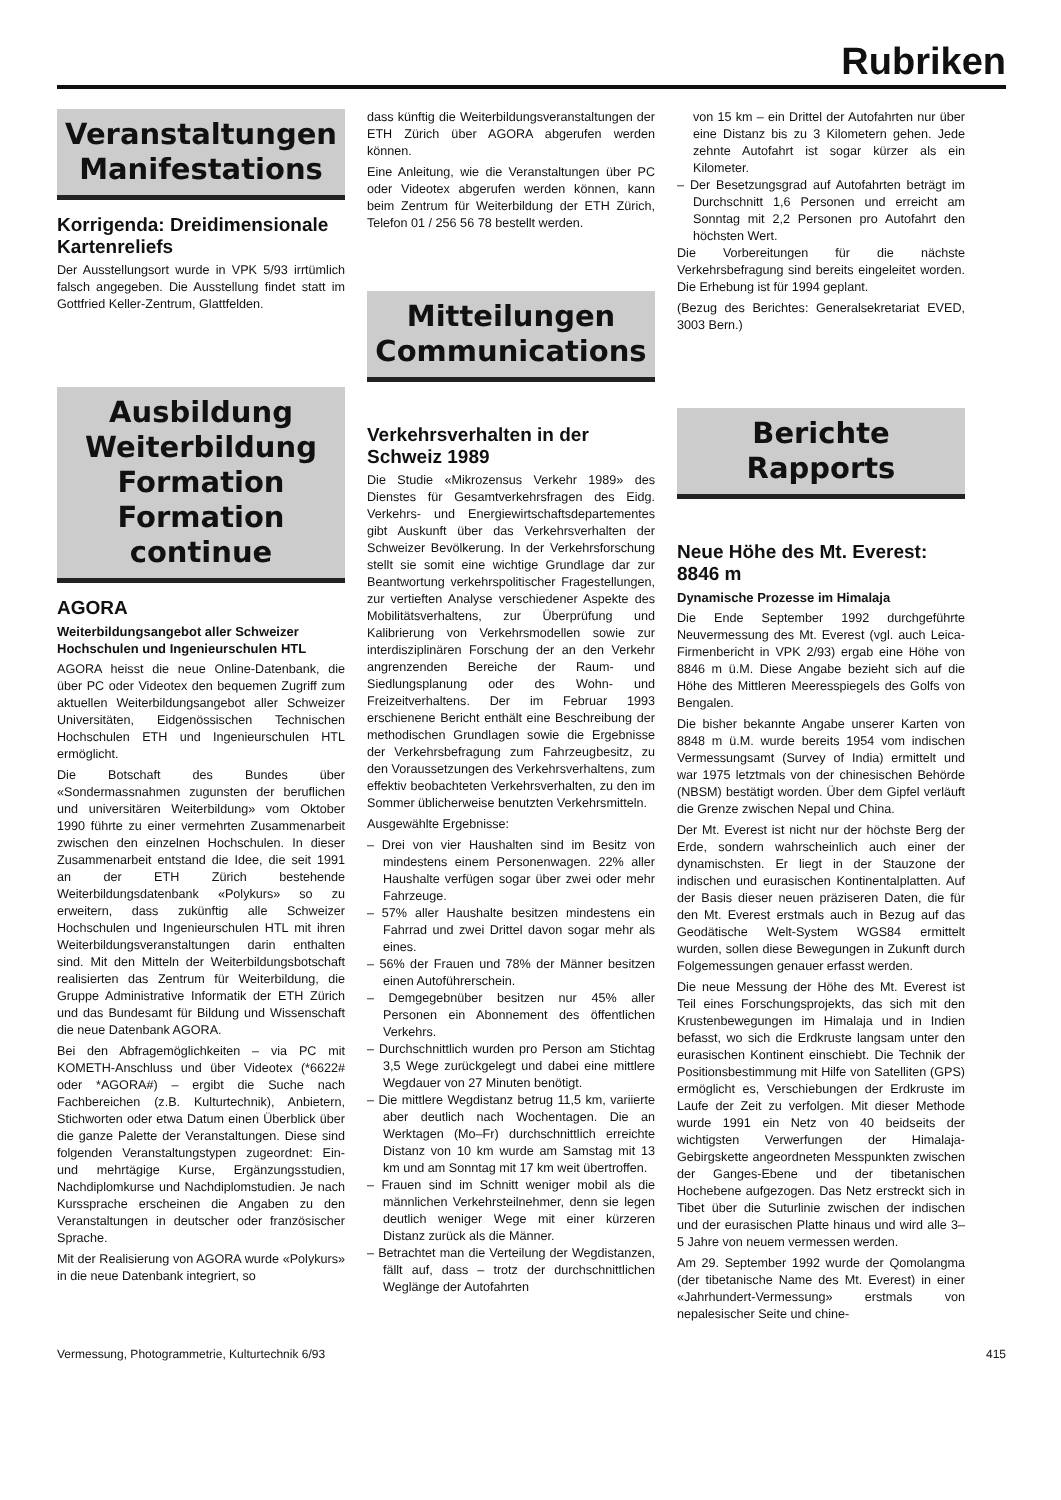Rubriken
Veranstaltungen
Manifestations
Korrigenda: Dreidimensionale Kartenreliefs
Der Ausstellungsort wurde in VPK 5/93 irrtümlich falsch angegeben. Die Ausstellung findet statt im Gottfried Keller-Zentrum, Glattfelden.
Ausbildung
Weiterbildung
Formation
Formation continue
AGORA
Weiterbildungsangebot aller Schweizer Hochschulen und Ingenieurschulen HTL
AGORA heisst die neue Online-Datenbank, die über PC oder Videotex den bequemen Zugriff zum aktuellen Weiterbildungsangebot aller Schweizer Universitäten, Eidgenössischen Technischen Hochschulen ETH und Ingenieurschulen HTL ermöglicht.
Die Botschaft des Bundes über «Sondermassnahmen zugunsten der beruflichen und universitären Weiterbildung» vom Oktober 1990 führte zu einer vermehrten Zusammenarbeit zwischen den einzelnen Hochschulen. In dieser Zusammenarbeit entstand die Idee, die seit 1991 an der ETH Zürich bestehende Weiterbildungsdatenbank «Polykurs» so zu erweitern, dass zukünftig alle Schweizer Hochschulen und Ingenieurschulen HTL mit ihren Weiterbildungsveranstaltungen darin enthalten sind. Mit den Mitteln der Weiterbildungsbotschaft realisierten das Zentrum für Weiterbildung, die Gruppe Administrative Informatik der ETH Zürich und das Bundesamt für Bildung und Wissenschaft die neue Datenbank AGORA.
Bei den Abfragemöglichkeiten – via PC mit KOMETH-Anschluss und über Videotex (*6622# oder *AGORA#) – ergibt die Suche nach Fachbereichen (z.B. Kulturtechnik), Anbietern, Stichworten oder etwa Datum einen Überblick über die ganze Palette der Veranstaltungen. Diese sind folgenden Veranstaltungstypen zugeordnet: Ein- und mehrtägige Kurse, Ergänzungsstudien, Nachdiplomkurse und Nachdiplomstudien. Je nach Kurssprache erscheinen die Angaben zu den Veranstaltungen in deutscher oder französischer Sprache.
Mit der Realisierung von AGORA wurde «Polykurs» in die neue Datenbank integriert, so
dass künftig die Weiterbildungsveranstaltungen der ETH Zürich über AGORA abgerufen werden können.
Eine Anleitung, wie die Veranstaltungen über PC oder Videotex abgerufen werden können, kann beim Zentrum für Weiterbildung der ETH Zürich, Telefon 01 / 256 56 78 bestellt werden.
Mitteilungen
Communications
Verkehrsverhalten in der Schweiz 1989
Die Studie «Mikrozensus Verkehr 1989» des Dienstes für Gesamtverkehrsfragen des Eidg. Verkehrs- und Energiewirtschaftsdepartementes gibt Auskunft über das Verkehrsverhalten der Schweizer Bevölkerung. In der Verkehrsforschung stellt sie somit eine wichtige Grundlage dar zur Beantwortung verkehrspolitischer Fragestellungen, zur vertieften Analyse verschiedener Aspekte des Mobilitätsverhaltens, zur Überprüfung und Kalibrierung von Verkehrsmodellen sowie zur interdisziplinären Forschung der an den Verkehr angrenzenden Bereiche der Raum- und Siedlungsplanung oder des Wohn- und Freizeitverhaltens. Der im Februar 1993 erschienene Bericht enthält eine Beschreibung der methodischen Grundlagen sowie die Ergebnisse der Verkehrsbefragung zum Fahrzeugbesitz, zu den Voraussetzungen des Verkehrsverhaltens, zum effektiv beobachteten Verkehrsverhalten, zu den im Sommer üblicherweise benutzten Verkehrsmitteln.
Ausgewählte Ergebnisse:
– Drei von vier Haushalten sind im Besitz von mindestens einem Personenwagen. 22% aller Haushalte verfügen sogar über zwei oder mehr Fahrzeuge.
– 57% aller Haushalte besitzen mindestens ein Fahrrad und zwei Drittel davon sogar mehr als eines.
– 56% der Frauen und 78% der Männer besitzen einen Autoführerschein.
– Demgegebnüber besitzen nur 45% aller Personen ein Abonnement des öffentlichen Verkehrs.
– Durchschnittlich wurden pro Person am Stichtag 3,5 Wege zurückgelegt und dabei eine mittlere Wegdauer von 27 Minuten benötigt.
– Die mittlere Wegdistanz betrug 11,5 km, variierte aber deutlich nach Wochentagen. Die an Werktagen (Mo–Fr) durchschnittlich erreichte Distanz von 10 km wurde am Samstag mit 13 km und am Sonntag mit 17 km weit übertroffen.
– Frauen sind im Schnitt weniger mobil als die männlichen Verkehrsteilnehmer, denn sie legen deutlich weniger Wege mit einer kürzeren Distanz zurück als die Männer.
– Betrachtet man die Verteilung der Wegdistanzen, fällt auf, dass – trotz der durchschnittlichen Weglänge der Autofahrten
von 15 km – ein Drittel der Autofahrten nur über eine Distanz bis zu 3 Kilometern gehen. Jede zehnte Autofahrt ist sogar kürzer als ein Kilometer.
– Der Besetzungsgrad auf Autofahrten beträgt im Durchschnitt 1,6 Personen und erreicht am Sonntag mit 2,2 Personen pro Autofahrt den höchsten Wert.
Die Vorbereitungen für die nächste Verkehrsbefragung sind bereits eingeleitet worden. Die Erhebung ist für 1994 geplant.
(Bezug des Berichtes: Generalsekretariat EVED, 3003 Bern.)
Berichte
Rapports
Neue Höhe des Mt. Everest: 8846 m
Dynamische Prozesse im Himalaja
Die Ende September 1992 durchgeführte Neuvermessung des Mt. Everest (vgl. auch Leica-Firmenbericht in VPK 2/93) ergab eine Höhe von 8846 m ü.M. Diese Angabe bezieht sich auf die Höhe des Mittleren Meeresspiegels des Golfs von Bengalen.
Die bisher bekannte Angabe unserer Karten von 8848 m ü.M. wurde bereits 1954 vom indischen Vermessungsamt (Survey of India) ermittelt und war 1975 letztmals von der chinesischen Behörde (NBSM) bestätigt worden. Über dem Gipfel verläuft die Grenze zwischen Nepal und China.
Der Mt. Everest ist nicht nur der höchste Berg der Erde, sondern wahrscheinlich auch einer der dynamischsten. Er liegt in der Stauzone der indischen und eurasischen Kontinentalplatten. Auf der Basis dieser neuen präziseren Daten, die für den Mt. Everest erstmals auch in Bezug auf das Geodätische Welt-System WGS84 ermittelt wurden, sollen diese Bewegungen in Zukunft durch Folgemessungen genauer erfasst werden.
Die neue Messung der Höhe des Mt. Everest ist Teil eines Forschungsprojekts, das sich mit den Krustenbewegungen im Himalaja und in Indien befasst, wo sich die Erdkruste langsam unter den eurasischen Kontinent einschiebt. Die Technik der Positionsbestimmung mit Hilfe von Satelliten (GPS) ermöglicht es, Verschiebungen der Erdkruste im Laufe der Zeit zu verfolgen. Mit dieser Methode wurde 1991 ein Netz von 40 beidseits der wichtigsten Verwerfungen der Himalaja-Gebirgskette angeordneten Messpunkten zwischen der Ganges-Ebene und der tibetanischen Hochebene aufgezogen. Das Netz erstreckt sich in Tibet über die Suturlinie zwischen der indischen und der eurasischen Platte hinaus und wird alle 3–5 Jahre von neuem vermessen werden.
Am 29. September 1992 wurde der Qomolangma (der tibetanische Name des Mt. Everest) in einer «Jahrhundert-Vermessung» erstmals von nepalesischer Seite und chine-
Vermessung, Photogrammetrie, Kulturtechnik 6/93 415